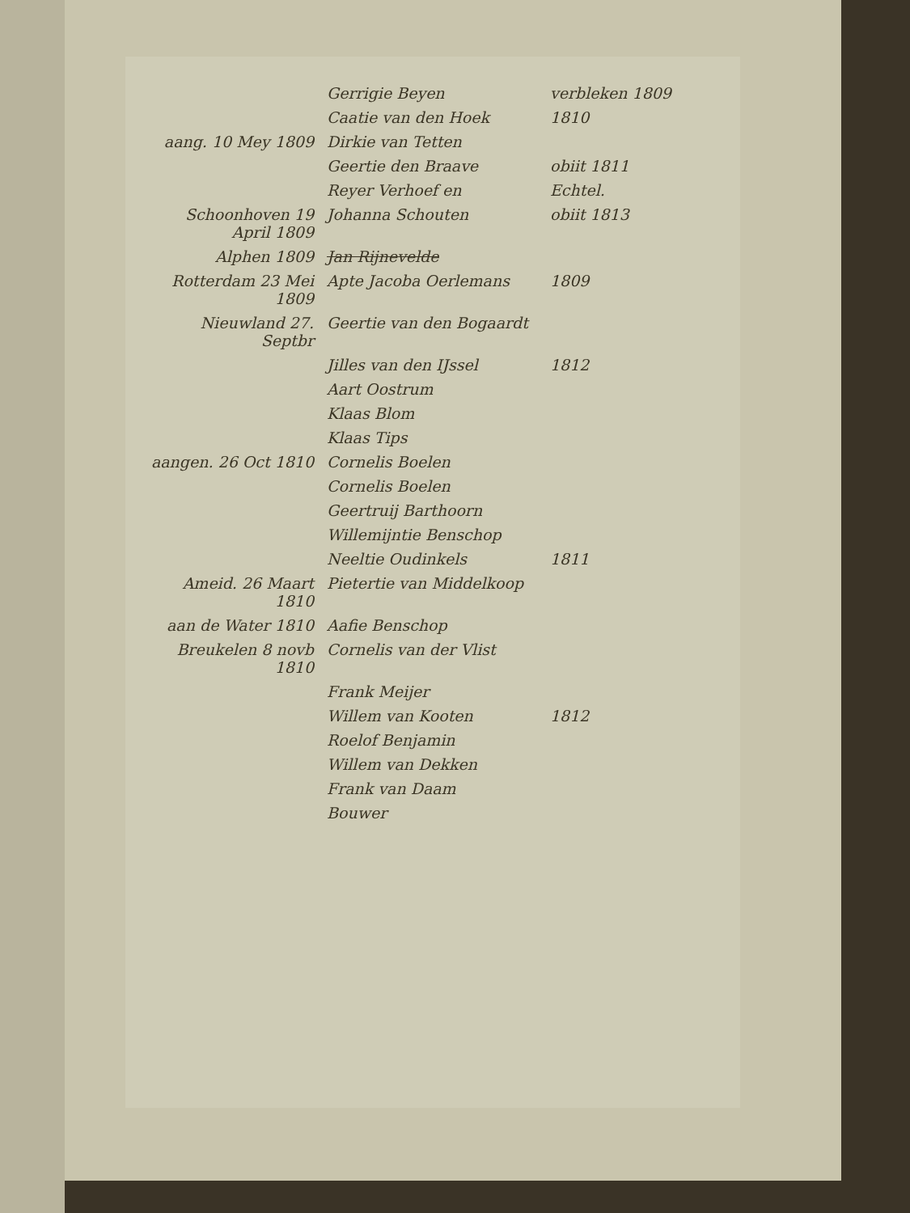| | Gerrigie Beyen | verbleken 1809 |
| | Caatie van den Hoek | 1810 |
| aang. 10 Mey 1809 | Dirkie van Tetten | |
| | Geertie den Braave | obiit 1811 |
| | Reyer Verhoef en | Echtel. |
| Schoonhoven 19 April 1809 | Johanna Schouten | obiit 1813 |
| Alphen 1809 | Jan Rijnevelde | |
| Rotterdam 23 Mei 1809 | Apte Jacoba Oerlemans | 1809 |
| Nieuwland 27. Septbr | Geertie van den Bogaardt | |
| | Jilles van den IJssel | 1812 |
| | Aart Oostrum | |
| | Klaas Blom | |
| | Klaas Tips | |
| aangen. 26 Oct 1810 | Cornelis Boelen | |
| | Cornelis Boelen | |
| | Geertruij Barthoorn | |
| | Willemijntie Benschop | |
| | Neeltie Oudinkels | 1811 |
| Ameid. 26 Maart 1810 | Pietertie van Middelkoop | |
| aan de Water 1810 | Aafie Benschop | |
| Breukelen 8 novb 1810 | Cornelis van der Vlist | |
| | Frank Meijer | |
| | Willem van Kooten | 1812 |
| | Roelof Benjamin | |
| | Willem van Dekken | |
| | Frank van Daam | |
| | Bouwer | |